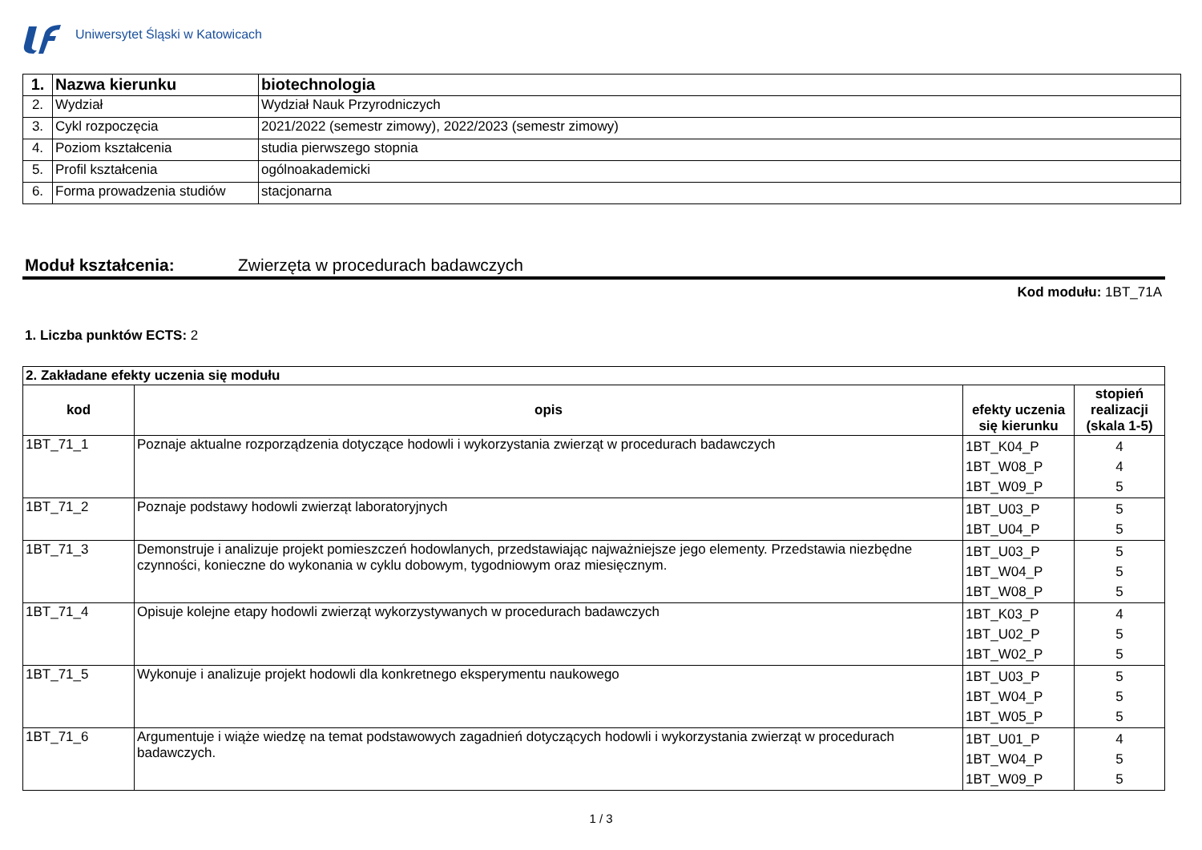Uniwersytet Śląski w Katowicach
| 1. | Nazwa kierunku | biotechnologia |
| 2. | Wydział | Wydział Nauk Przyrodniczych |
| 3. | Cykl rozpoczęcia | 2021/2022 (semestr zimowy), 2022/2023 (semestr zimowy) |
| 4. | Poziom kształcenia | studia pierwszego stopnia |
| 5. | Profil kształcenia | ogólnoakademicki |
| 6. | Forma prowadzenia studiów | stacjonarna |
Moduł kształcenia: Zwierzęta w procedurach badawczych
Kod modułu: 1BT_71A
1. Liczba punktów ECTS: 2
| 2. Zakładane efekty uczenia się modułu | | | |
| --- | --- | --- | --- |
| kod | opis | efekty uczenia się kierunku | stopień realizacji (skala 1-5) |
| 1BT_71_1 | Poznaje aktualne rozporządzenia dotyczące hodowli i wykorzystania zwierząt w procedurach badawczych | 1BT_K04_P 1BT_W08_P 1BT_W09_P | 4 4 5 |
| 1BT_71_2 | Poznaje podstawy hodowli zwierząt laboratoryjnych | 1BT_U03_P 1BT_U04_P | 5 5 |
| 1BT_71_3 | Demonstruje i analizuje projekt pomieszczeń hodowlanych, przedstawiając najważniejsze jego elementy. Przedstawia niezbędne czynności, konieczne do wykonania w cyklu dobowym, tygodniowym oraz miesięcznym. | 1BT_U03_P 1BT_W04_P 1BT_W08_P | 5 5 5 |
| 1BT_71_4 | Opisuje kolejne etapy hodowli zwierząt wykorzystywanych w procedurach badawczych | 1BT_K03_P 1BT_U02_P 1BT_W02_P | 4 5 5 |
| 1BT_71_5 | Wykonuje i analizuje projekt hodowli dla konkretnego eksperymentu naukowego | 1BT_U03_P 1BT_W04_P 1BT_W05_P | 5 5 5 |
| 1BT_71_6 | Argumentuje i wiąże wiedzę na temat podstawowych zagadnień dotyczących hodowli i wykorzystania zwierząt w procedurach badawczych. | 1BT_U01_P 1BT_W04_P 1BT_W09_P | 4 5 5 |
1 / 3